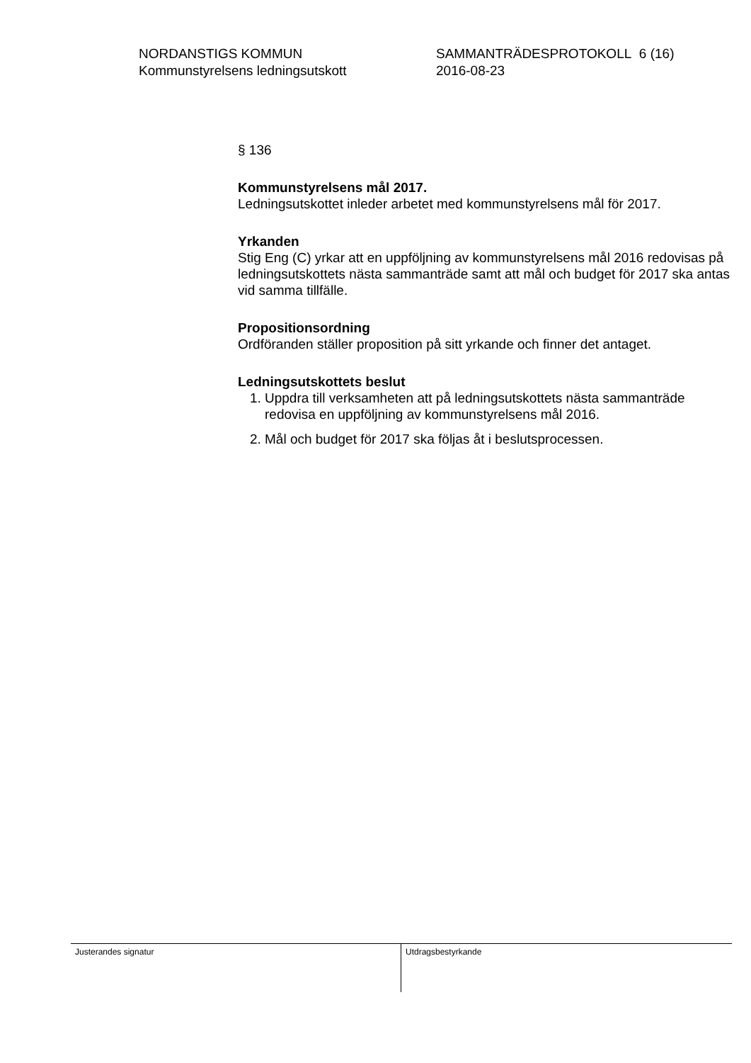NORDANSTIGS KOMMUN
Kommunstyrelsens ledningsutskott
SAMMANTRÄDESPROTOKOLL 6 (16)
2016-08-23
§ 136
Kommunstyrelsens mål 2017.
Ledningsutskottet inleder arbetet med kommunstyrelsens mål för 2017.
Yrkanden
Stig Eng (C) yrkar att en uppföljning av kommunstyrelsens mål 2016 redovisas på ledningsutskottets nästa sammanträde samt att mål och budget för 2017 ska antas vid samma tillfälle.
Propositionsordning
Ordföranden ställer proposition på sitt yrkande och finner det antaget.
Ledningsutskottets beslut
1. Uppdra till verksamheten att på ledningsutskottets nästa sammanträde redovisa en uppföljning av kommunstyrelsens mål 2016.
2. Mål och budget för 2017 ska följas åt i beslutsprocessen.
Justerandes signatur Utdragsbestyrkande